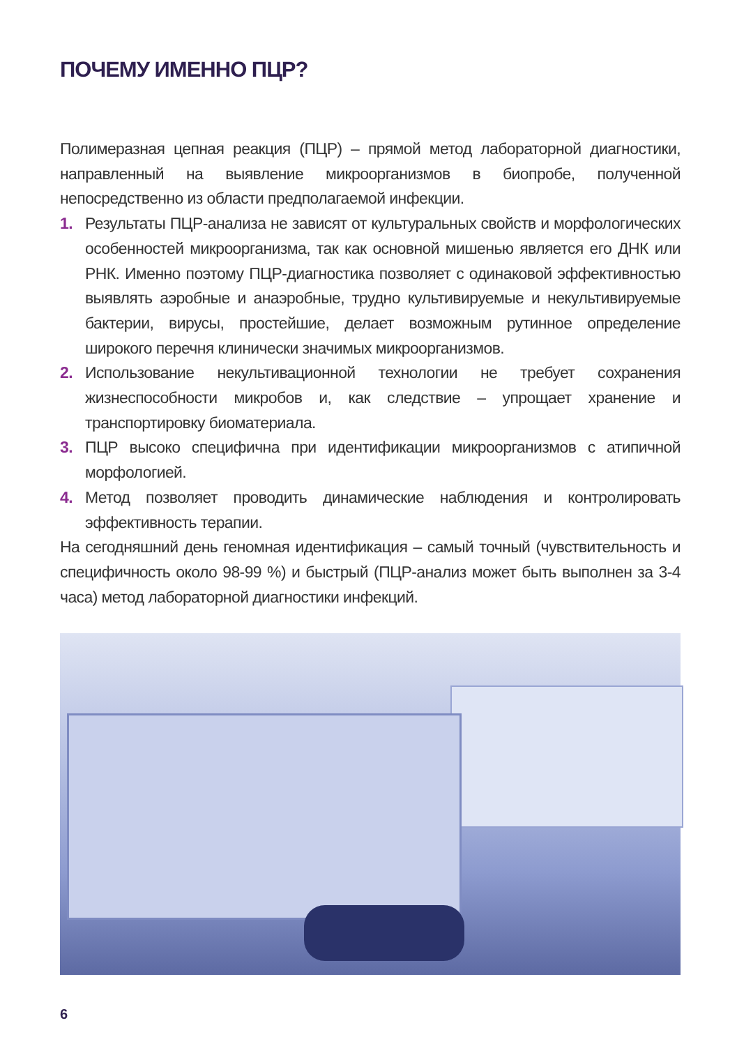ПОЧЕМУ ИМЕННО ПЦР?
Полимеразная цепная реакция (ПЦР) – прямой метод лабораторной диагностики, направленный на выявление микроорганизмов в биопробе, полученной непосредственно из области предполагаемой инфекции.
1. Результаты ПЦР-анализа не зависят от культуральных свойств и морфологических особенностей микроорганизма, так как основной мишенью является его ДНК или РНК. Именно поэтому ПЦР-диагностика позволяет с одинаковой эффективностью выявлять аэробные и анаэробные, трудно культивируемые и некультивируемые бактерии, вирусы, простейшие, делает возможным рутинное определение широкого перечня клинически значимых микроорганизмов.
2. Использование некультивационной технологии не требует сохранения жизнеспособности микробов и, как следствие – упрощает хранение и транспортировку биоматериала.
3. ПЦР высоко специфична при идентификации микроорганизмов с атипичной морфологией.
4. Метод позволяет проводить динамические наблюдения и контролировать эффективность терапии.
На сегодняшний день геномная идентификация – самый точный (чувствительность и специфичность около 98-99 %) и быстрый (ПЦР-анализ может быть выполнен за 3-4 часа) метод лабораторной диагностики инфекций.
6